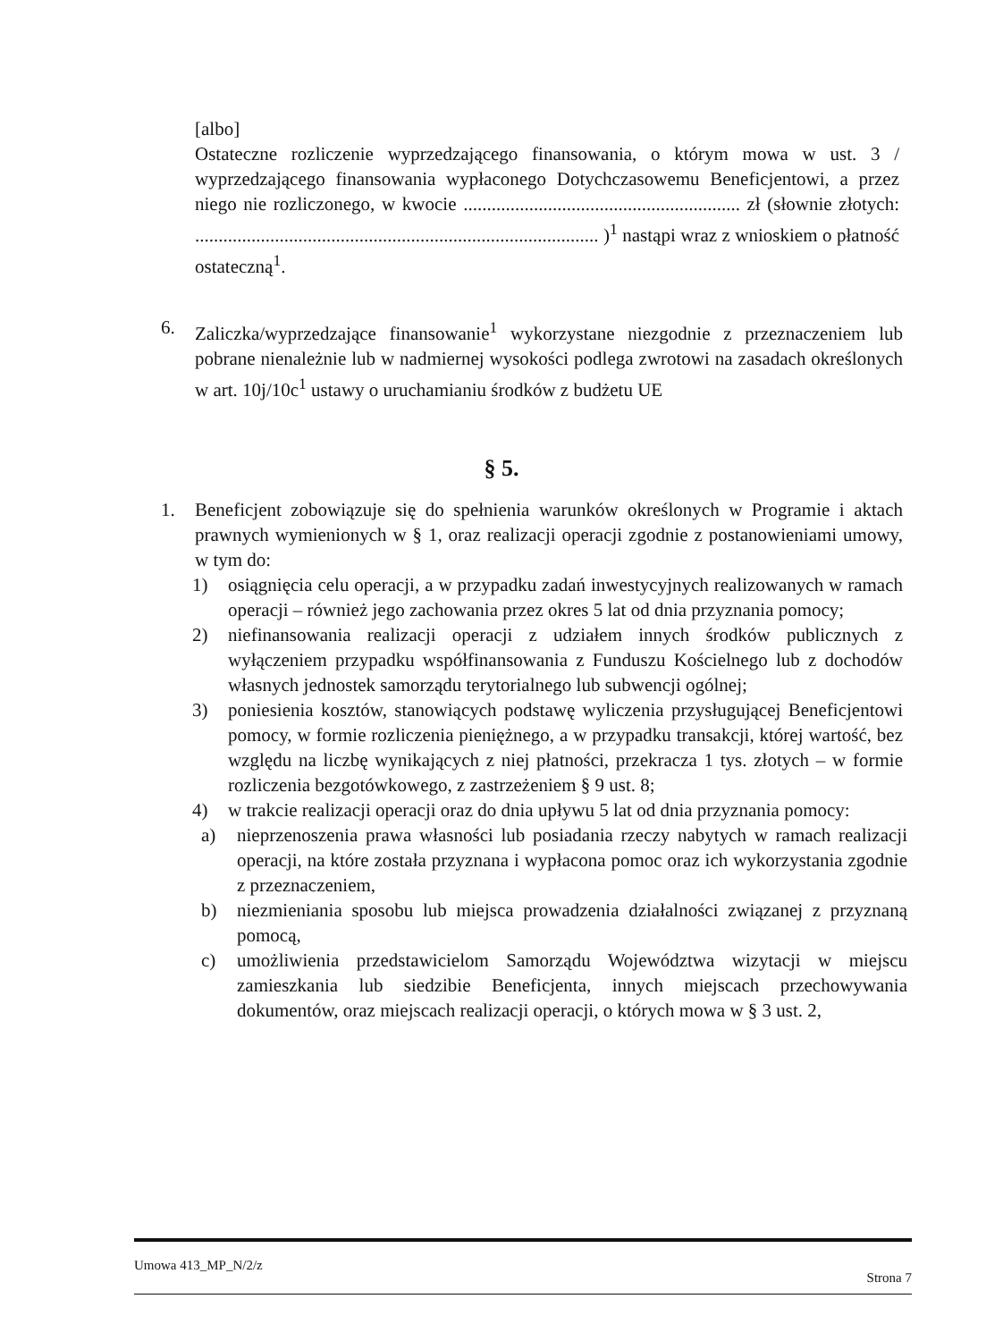[albo]
Ostateczne rozliczenie wyprzedzającego finansowania, o którym mowa w ust. 3 / wyprzedzającego finansowania wypłaconego Dotychczasowemu Beneficjentowi, a przez niego nie rozliczonego, w kwocie ........................................................... zł (słownie złotych: ...................................................................................... )<sup>1</sup> nastąpi wraz z wnioskiem o płatność ostateczną<sup>1</sup>.
6. Zaliczka/wyprzedzające finansowanie<sup>1</sup> wykorzystane niezgodnie z przeznaczeniem lub pobrane nienależnie lub w nadmiernej wysokości podlega zwrotowi na zasadach określonych w art. 10j/10c<sup>1</sup> ustawy o uruchamianiu środków z budżetu UE
§ 5.
1. Beneficjent zobowiązuje się do spełnienia warunków określonych w Programie i aktach prawnych wymienionych w § 1, oraz realizacji operacji zgodnie z postanowieniami umowy, w tym do:
1) osiągnięcia celu operacji, a w przypadku zadań inwestycyjnych realizowanych w ramach operacji – również jego zachowania przez okres 5 lat od dnia przyznania pomocy;
2) niefinansowania realizacji operacji z udziałem innych środków publicznych z wyłączeniem przypadku współfinansowania z Funduszu Kościelnego lub z dochodów własnych jednostek samorządu terytorialnego lub subwencji ogólnej;
3) poniesienia kosztów, stanowiących podstawę wyliczenia przysługującej Beneficjentowi pomocy, w formie rozliczenia pieniężnego, a w przypadku transakcji, której wartość, bez względu na liczbę wynikających z niej płatności, przekracza 1 tys. złotych – w formie rozliczenia bezgotówkowego, z zastrzeżeniem § 9 ust. 8;
4) w trakcie realizacji operacji oraz do dnia upływu 5 lat od dnia przyznania pomocy:
a) nieprzenoszenia prawa własności lub posiadania rzeczy nabytych w ramach realizacji operacji, na które została przyznana i wypłacona pomoc oraz ich wykorzystania zgodnie z przeznaczeniem,
b) niezmieniania sposobu lub miejsca prowadzenia działalności związanej z przyznaną pomocą,
c) umożliwienia przedstawicielom Samorządu Województwa wizytacji w miejscu zamieszkania lub siedzibie Beneficjenta, innych miejscach przechowywania dokumentów, oraz miejscach realizacji operacji, o których mowa w § 3 ust. 2,
Umowa 413_MP_N/2/z Strona 7